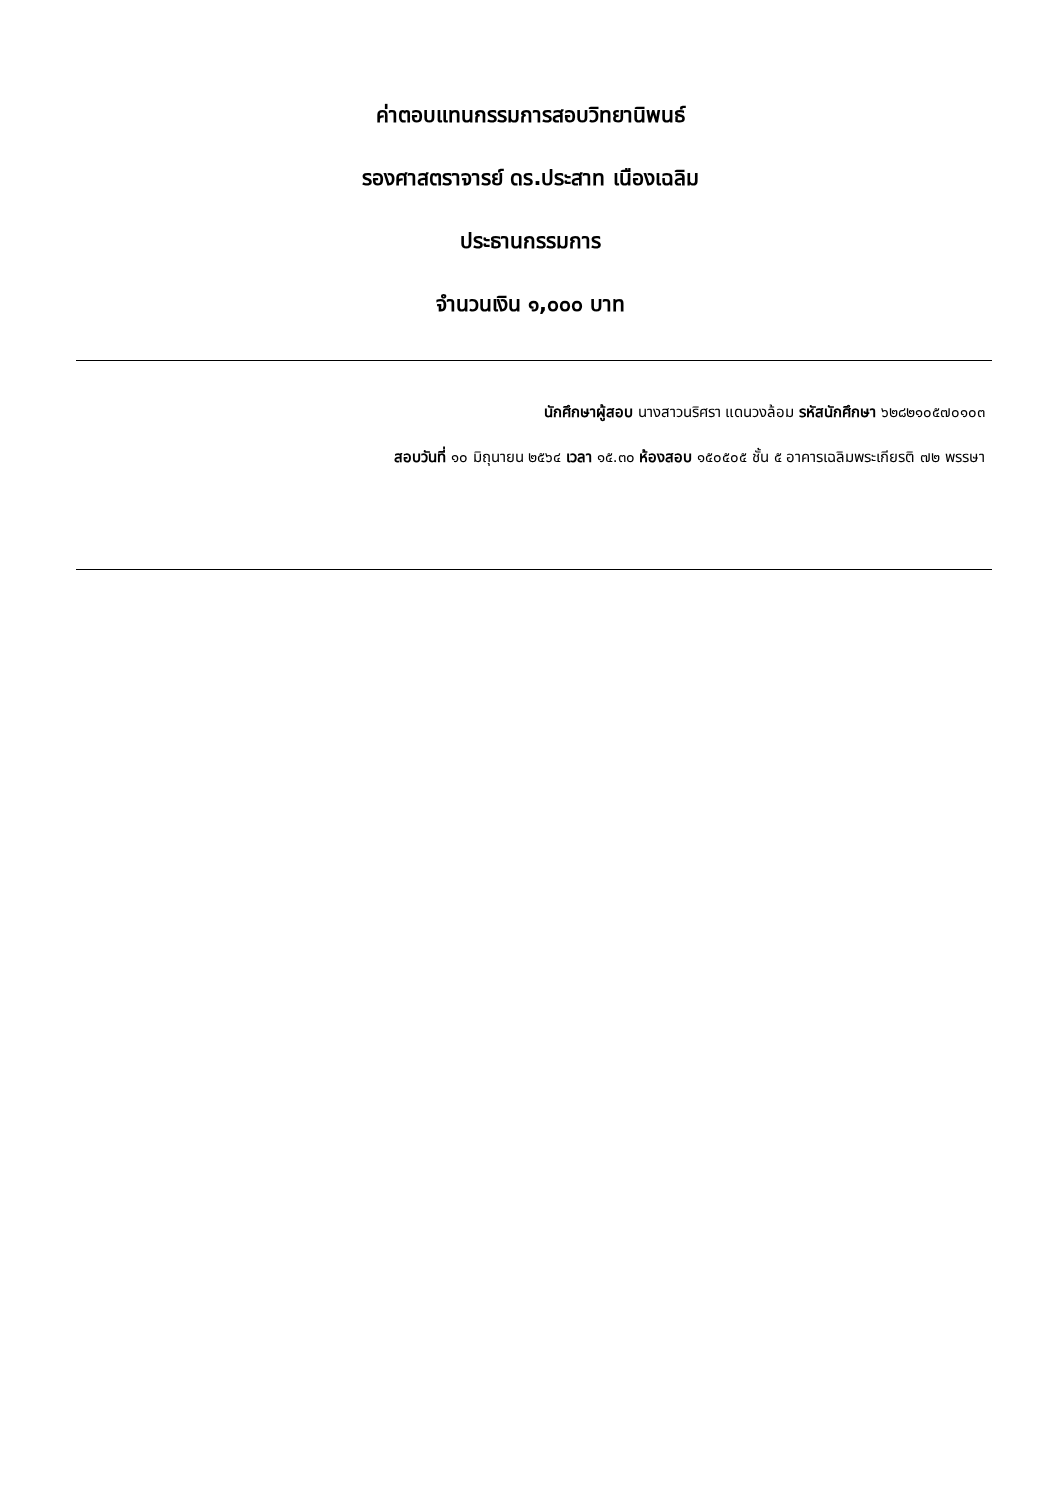ค่าตอบแทนกรรมการสอบวิทยานิพนธ์
รองศาสตราจารย์ ดร.ประสาท เนืองเฉลิม
ประธานกรรมการ
จำนวนเงิน ๑,๐๐๐ บาท
นักศึกษาผู้สอบ นางสาวนริศรา แดนวงล้อม รหัสนักศึกษา ๖๒๘๒๑๐๕๗๐๑๐๓
สอบวันที่ ๑๐ มิถุนายน ๒๕๖๔ เวลา ๑๕.๓๐ ห้องสอบ ๑๕๐๕๐๕ ชั้น ๕ อาคารเฉลิมพระเกียรติ ๗๒ พรรษา